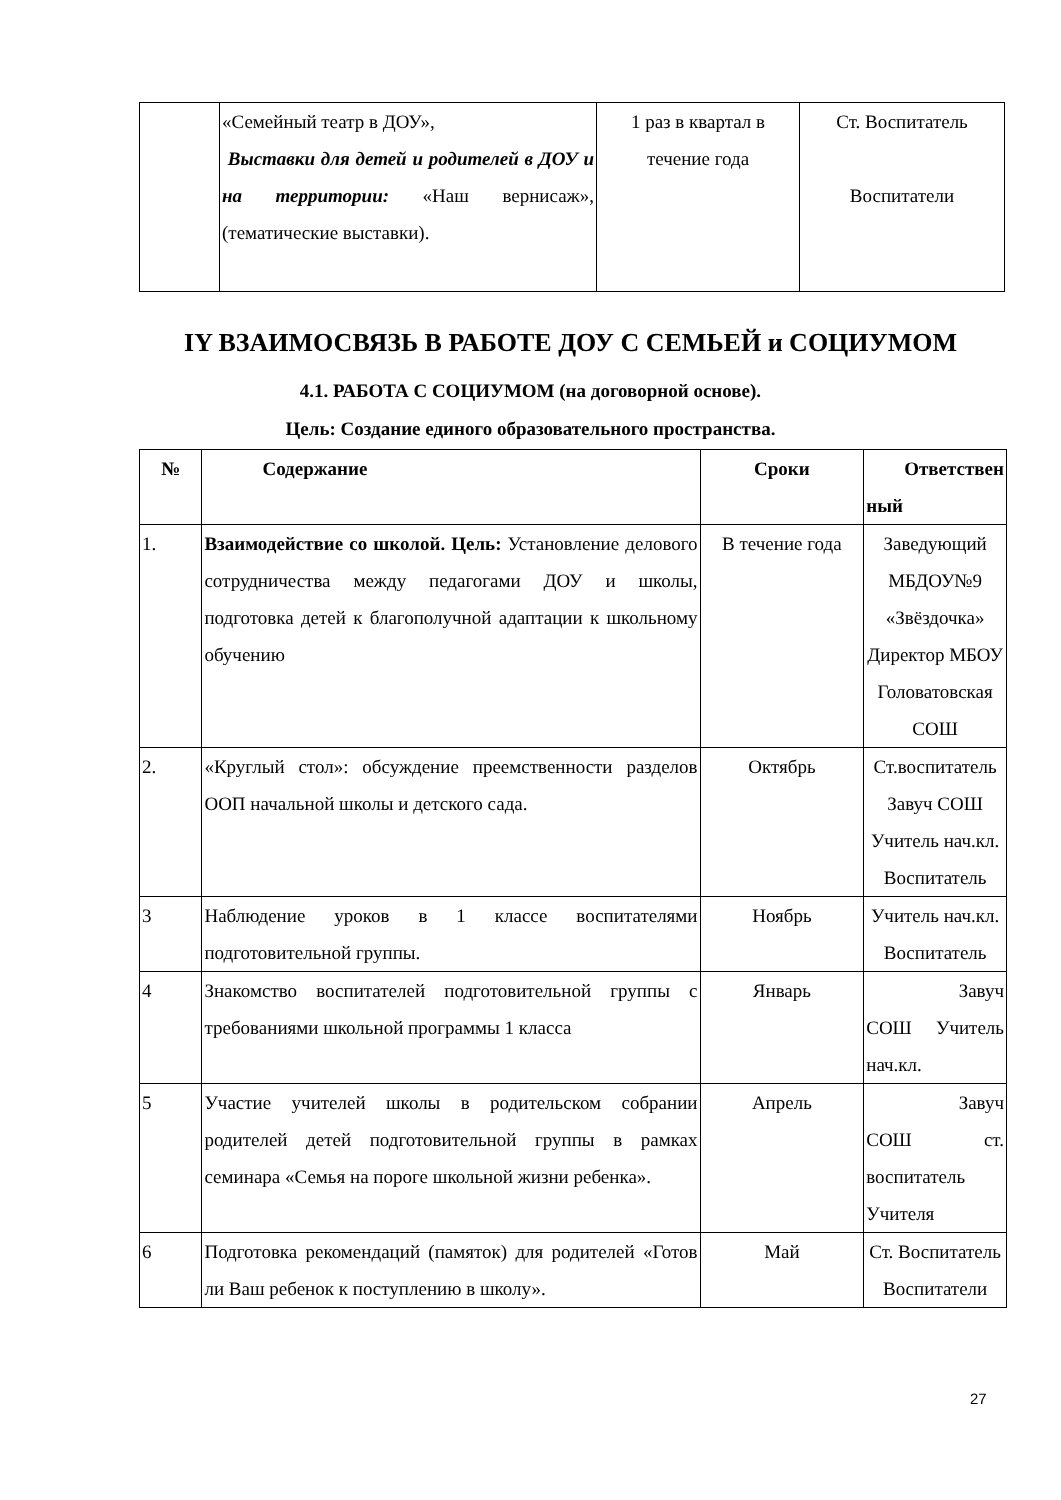| | «Семейный театр в ДОУ», Выставки для детей и родителей в ДОУ и на территории: «Наш вернисаж», (тематические выставки). | 1 раз в квартал в течение года | Ст. Воспитатель Воспитатели |
IY ВЗАИМОСВЯЗЬ В РАБОТЕ ДОУ С СЕМЬЕЙ и СОЦИУМОМ
4.1. РАБОТА С СОЦИУМОМ (на договорной основе).
Цель: Создание единого образовательного пространства.
| № | Содержание | Сроки | Ответствен ный |
| --- | --- | --- | --- |
| 1. | Взаимодействие со школой. Цель: Установление делового сотрудничества между педагогами ДОУ и школы, подготовка детей к благополучной адаптации к школьному обучению | В течение года | Заведующий МБДОУ№9 «Звёздочка» Директор МБОУ Головатовская СОШ |
| 2. | «Круглый стол»: обсуждение преемственности разделов ООП начальной школы и детского сада. | Октябрь | Ст.воспитатель Завуч СОШ Учитель нач.кл. Воспитатель |
| 3 | Наблюдение уроков в 1 классе воспитателями подготовительной группы. | Ноябрь | Учитель нач.кл. Воспитатель |
| 4 | Знакомство воспитателей подготовительной группы с требованиями школьной программы 1 класса | Январь | Завуч СОШ Учитель нач.кл. |
| 5 | Участие учителей школы в родительском собрании родителей детей подготовительной группы в рамках семинара «Семья на пороге школьной жизни ребенка». | Апрель | Завуч СОШ ст. воспитатель Учителя |
| 6 | Подготовка рекомендаций (памяток) для родителей «Готов ли Ваш ребенок к поступлению в школу». | Май | Ст. Воспитатель Воспитатели |
27